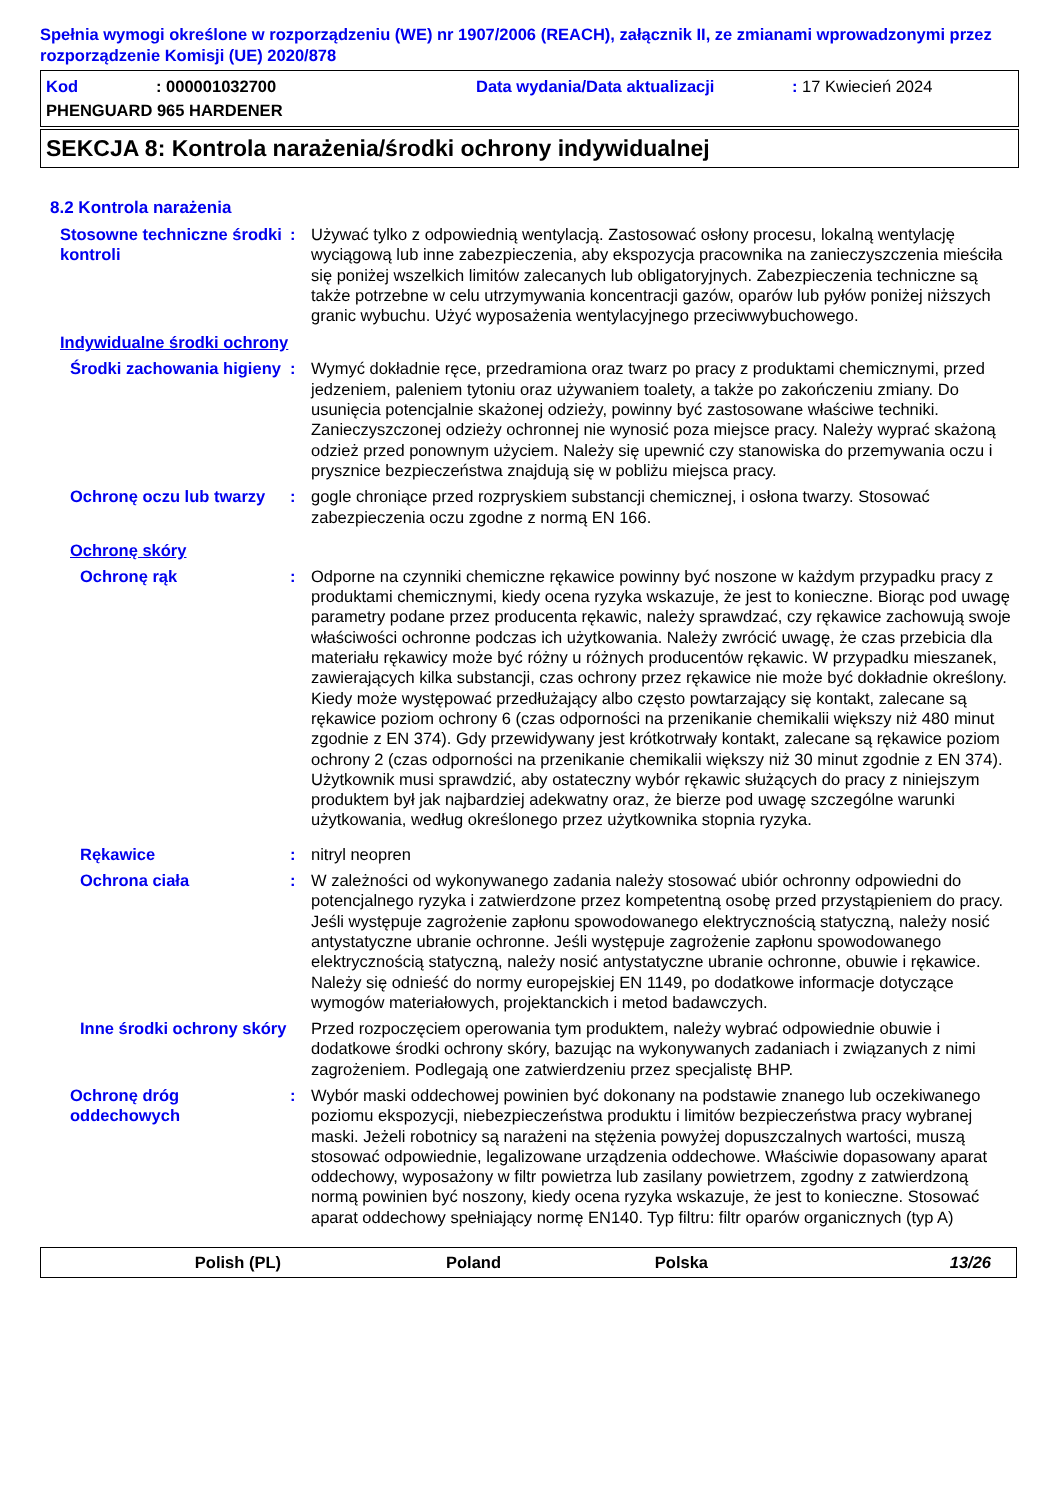Spełnia wymogi określone w rozporządzeniu (WE) nr 1907/2006 (REACH), załącznik II, ze zmianami wprowadzonymi przez rozporządzenie Komisji (UE) 2020/878
Kod: 000001032700 Data wydania/Data aktualizacji: 17 Kwiecień 2024
PHENGUARD 965 HARDENER
SEKCJA 8: Kontrola narażenia/środki ochrony indywidualnej
8.2 Kontrola narażenia
Stosowne techniczne środki kontroli
: Używać tylko z odpowiednią wentylacją. Zastosować osłony procesu, lokalną wentylację wyciągową lub inne zabezpieczenia, aby ekspozycja pracownika na zanieczyszczenia mieściła się poniżej wszelkich limitów zalecanych lub obligatoryjnych. Zabezpieczenia techniczne są także potrzebne w celu utrzymywania koncentracji gazów, oparów lub pyłów poniżej niższych granic wybuchu. Użyć wyposażenia wentylacyjnego przeciwwybuchowego.
Indywidualne środki ochrony
Środki zachowania higieny
: Wymyć dokładnie ręce, przedramiona oraz twarz po pracy z produktami chemicznymi, przed jedzeniem, paleniem tytoniu oraz używaniem toalety, a także po zakończeniu zmiany. Do usunięcia potencjalnie skażonej odzieży, powinny być zastosowane właściwe techniki. Zanieczyszczonej odzieży ochronnej nie wynosić poza miejsce pracy. Należy wyprać skażoną odzież przed ponownym użyciem. Należy się upewnić czy stanowiska do przemywania oczu i prysznice bezpieczeństwa znajdują się w pobliżu miejsca pracy.
Ochronę oczu lub twarzy
: gogle chroniące przed rozpryskiem substancji chemicznej, i osłona twarzy. Stosować zabezpieczenia oczu zgodne z normą EN 166.
Ochronę skóry
Ochronę rąk : Odporne na czynniki chemiczne rękawice powinny być noszone w każdym przypadku pracy z produktami chemicznymi, kiedy ocena ryzyka wskazuje, że jest to konieczne. Biorąc pod uwagę parametry podane przez producenta rękawic, należy sprawdzać, czy rękawice zachowują swoje właściwości ochronne podczas ich użytkowania. Należy zwrócić uwagę, że czas przebicia dla materiału rękawicy może być różny u różnych producentów rękawic. W przypadku mieszanek, zawierających kilka substancji, czas ochrony przez rękawice nie może być dokładnie określony. Kiedy może występować przedłużający albo często powtarzający się kontakt, zalecane są rękawice poziom ochrony 6 (czas odporności na przenikanie chemikalii większy niż 480 minut zgodnie z EN 374). Gdy przewidywany jest krótkotrwały kontakt, zalecane są rękawice poziom ochrony 2 (czas odporności na przenikanie chemikalii większy niż 30 minut zgodnie z EN 374). Użytkownik musi sprawdzić, aby ostateczny wybór rękawic służących do pracy z niniejszym produktem był jak najbardziej adekwatny oraz, że bierze pod uwagę szczególne warunki użytkowania, według określonego przez użytkownika stopnia ryzyka.
Rękawice : nitryl neopren
Ochrona ciała : W zależności od wykonywanego zadania należy stosować ubiór ochronny odpowiedni do potencjalnego ryzyka i zatwierdzone przez kompetentną osobę przed przystąpieniem do pracy. Jeśli występuje zagrożenie zapłonu spowodowanego elektrycznością statyczną, należy nosić antystatyczne ubranie ochronne. Jeśli występuje zagrożenie zapłonu spowodowanego elektrycznością statyczną, należy nosić antystatyczne ubranie ochronne, obuwie i rękawice. Należy się odnieść do normy europejskiej EN 1149, po dodatkowe informacje dotyczące wymogów materiałowych, projektanckich i metod badawczych.
Inne środki ochrony skóry
Przed rozpoczęciem operowania tym produktem, należy wybrać odpowiednie obuwie i dodatkowe środki ochrony skóry, bazując na wykonywanych zadaniach i związanych z nimi zagrożeniem. Podlegają one zatwierdzeniu przez specjalistę BHP.
Ochronę dróg oddechowych
: Wybór maski oddechowej powinien być dokonany na podstawie znanego lub oczekiwanego poziomu ekspozycji, niebezpieczeństwa produktu i limitów bezpieczeństwa pracy wybranej maski. Jeżeli robotnicy są narażeni na stężenia powyżej dopuszczalnych wartości, muszą stosować odpowiednie, legalizowane urządzenia oddechowe. Właściwie dopasowany aparat oddechowy, wyposażony w filtr powietrza lub zasilany powietrzem, zgodny z zatwierdzoną normą powinien być noszony, kiedy ocena ryzyka wskazuje, że jest to konieczne. Stosować aparat oddechowy spełniający normę EN140. Typ filtru: filtr oparów organicznych (typ A)
Polish (PL) Poland Polska 13/26